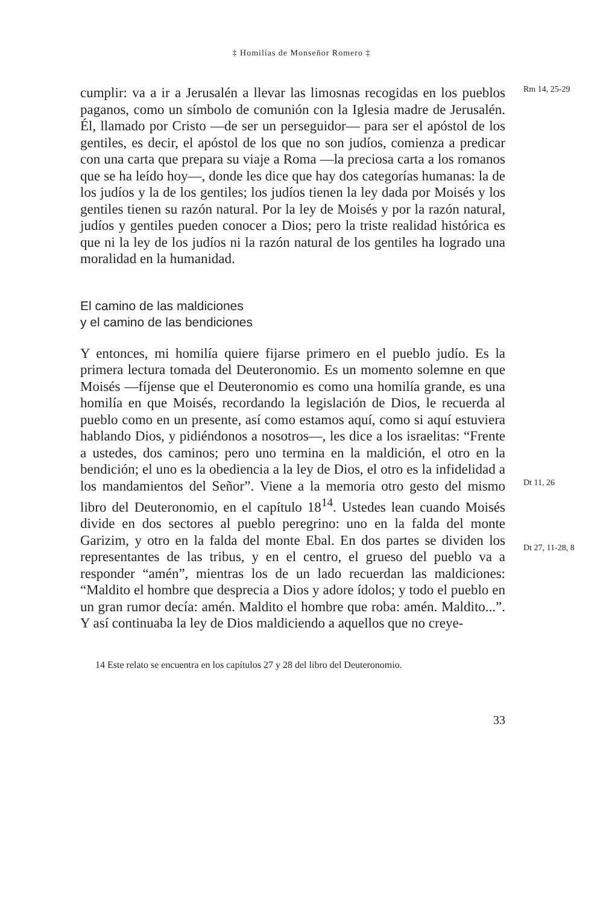‡ Homilías de Monseñor Romero ‡
cumplir: va a ir a Jerusalén a llevar las limosnas recogidas en los pueblos paganos, como un símbolo de comunión con la Iglesia madre de Jerusalén. Él, llamado por Cristo —de ser un perseguidor— para ser el apóstol de los gentiles, es decir, el apóstol de los que no son judíos, comienza a predicar con una carta que prepara su viaje a Roma —la preciosa carta a los romanos que se ha leído hoy—, donde les dice que hay dos categorías humanas: la de los judíos y la de los gentiles; los judíos tienen la ley dada por Moisés y los gentiles tienen su razón natural. Por la ley de Moisés y por la razón natural, judíos y gentiles pueden conocer a Dios; pero la triste realidad histórica es que ni la ley de los judíos ni la razón natural de los gentiles ha logrado una moralidad en la humanidad.
Rm 14, 25-29
El camino de las maldiciones
y el camino de las bendiciones
Y entonces, mi homilía quiere fijarse primero en el pueblo judío. Es la primera lectura tomada del Deuteronomio. Es un momento solemne en que Moisés —fíjense que el Deuteronomio es como una homilía grande, es una homilía en que Moisés, recordando la legislación de Dios, le recuerda al pueblo como en un presente, así como estamos aquí, como si aquí estuviera hablando Dios, y pidiéndonos a nosotros—, les dice a los israelitas: “Frente a ustedes, dos caminos; pero uno termina en la maldición, el otro en la bendición; el uno es la obediencia a la ley de Dios, el otro es la infidelidad a los mandamientos del Señor”. Viene a la memoria otro gesto del mismo libro del Deuteronomio, en el capítulo 18<sup>14</sup>. Ustedes lean cuando Moisés divide en dos sectores al pueblo peregrino: uno en la falda del monte Garizim, y otro en la falda del monte Ebal. En dos partes se dividen los representantes de las tribus, y en el centro, el grueso del pueblo va a responder “amén”, mientras los de un lado recuerdan las maldiciones: “Maldito el hombre que desprecia a Dios y adore ídolos; y todo el pueblo en un gran rumor decía: amén. Maldito el hombre que roba: amén. Maldito...”. Y así continuaba la ley de Dios maldiciendo a aquellos que no creye-
Dt 11, 26
Dt 27, 11-28, 8
14 Este relato se encuentra en los capítulos 27 y 28 del libro del Deuteronomio.
33